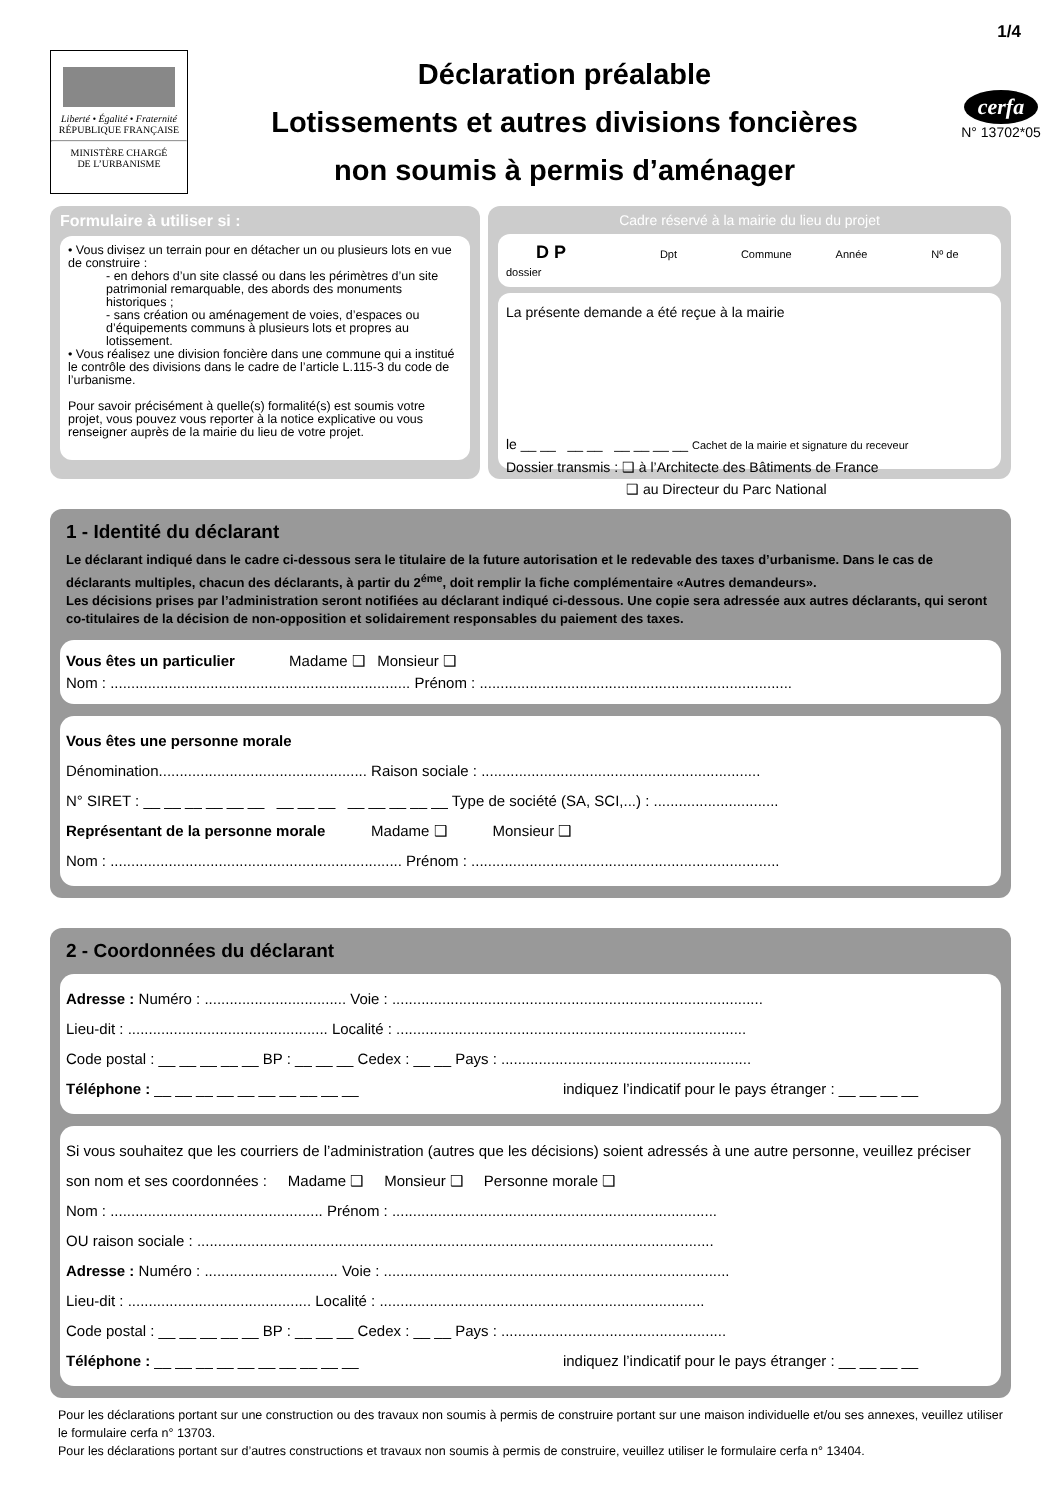1/4
Liberté • Égalité • Fraternité
RÉPUBLIQUE FRANÇAISE
MINISTÈRE CHARGÉ
DE L’URBANISME
Déclaration préalable
Lotissements et autres divisions foncières
non soumis à permis d’aménager
cerfa
N° 13702*05
Formulaire à utiliser si :
• Vous divisez un terrain pour en détacher un ou plusieurs lots en vue de construire :
- en dehors d’un site classé ou dans les périmètres d’un site patrimonial remarquable, des abords des monuments historiques ;
- sans création ou aménagement de voies, d’espaces ou d’équipements communs à plusieurs lots et propres au lotissement.
• Vous réalisez une division foncière dans une commune qui a institué le contrôle des divisions dans le cadre de l’article L.115-3 du code de l’urbanisme.
Pour savoir précisément à quelle(s) formalité(s) est soumis votre projet, vous pouvez vous reporter à la notice explicative ou vous renseigner auprès de la mairie du lieu de votre projet.
Cadre réservé à la mairie du lieu du projet
D P Dpt Commune Année Nº de dossier
La présente demande a été reçue à la mairie
le __ __ __ __ __ __ __ __ Cachet de la mairie et signature du receveur
Dossier transmis : ❑ à l’Architecte des Bâtiments de France
❑ au Directeur du Parc National
1 - Identité du déclarant
Le déclarant indiqué dans le cadre ci-dessous sera le titulaire de la future autorisation et le redevable des taxes d’urbanisme. Dans le cas de déclarants multiples, chacun des déclarants, à partir du 2<sup>éme</sup>, doit remplir la fiche complémentaire «Autres demandeurs».
Les décisions prises par l’administration seront notifiées au déclarant indiqué ci-dessous. Une copie sera adressée aux autres déclarants, qui seront co-titulaires de la décision de non-opposition et solidairement responsables du paiement des taxes.
Vous êtes un particulier Madame ❑ Monsieur ❑
Nom : ........................................................................ Prénom : ...........................................................................
Vous êtes une personne morale
Dénomination.................................................. Raison sociale : ...................................................................
N° SIRET : __ __ __ __ __ __ __ __ __ __ __ __ __ __ Type de société (SA, SCI,...) : ..............................
Représentant de la personne morale Madame ❑ Monsieur ❑
Nom : ...................................................................... Prénom : ..........................................................................
2 - Coordonnées du déclarant
Adresse : Numéro : .................................. Voie : .........................................................................................
Lieu-dit : ................................................ Localité : ....................................................................................
Code postal : __ __ __ __ __ BP : __ __ __ Cedex : __ __ Pays : ............................................................
Téléphone : __ __ __ __ __ __ __ __ __ __ indiquez l’indicatif pour le pays étranger : __ __ __ __
Si vous souhaitez que les courriers de l’administration (autres que les décisions) soient adressés à une autre personne, veuillez préciser son nom et ses coordonnées : Madame ❑ Monsieur ❑ Personne morale ❑
Nom : ................................................... Prénom : ..............................................................................
OU raison sociale : ............................................................................................................................
Adresse : Numéro : ................................ Voie : ...................................................................................
Lieu-dit : ............................................ Localité : ..............................................................................
Code postal : __ __ __ __ __ BP : __ __ __ Cedex : __ __ Pays : ......................................................
Téléphone : __ __ __ __ __ __ __ __ __ __ indiquez l’indicatif pour le pays étranger : __ __ __ __
Pour les déclarations portant sur une construction ou des travaux non soumis à permis de construire portant sur une maison individuelle et/ou ses annexes, veuillez utiliser le formulaire cerfa n° 13703.
Pour les déclarations portant sur d’autres constructions et travaux non soumis à permis de construire, veuillez utiliser le formulaire cerfa n° 13404.